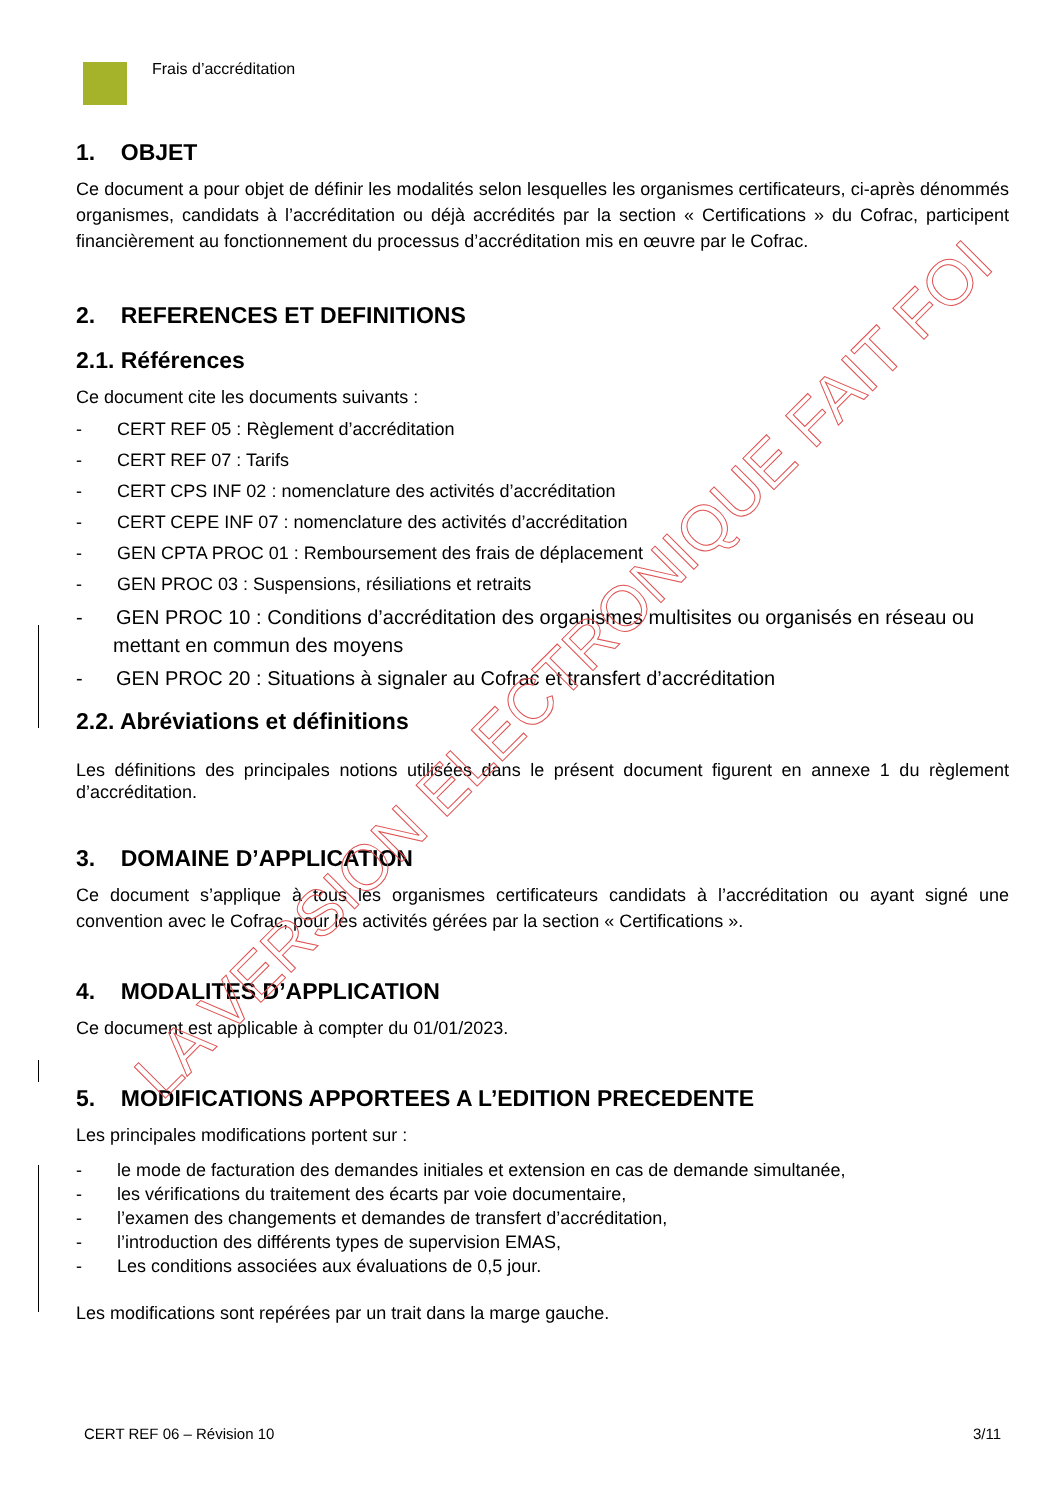Frais d’accréditation
1. OBJET
Ce document a pour objet de définir les modalités selon lesquelles les organismes certificateurs, ci-après dénommés organismes, candidats à l’accréditation ou déjà accrédités par la section « Certifications » du Cofrac, participent financièrement au fonctionnement du processus d’accréditation mis en œuvre par le Cofrac.
2. REFERENCES ET DEFINITIONS
2.1. Références
Ce document cite les documents suivants :
- CERT REF 05 : Règlement d’accréditation
- CERT REF 07 : Tarifs
- CERT CPS INF 02 : nomenclature des activités d’accréditation
- CERT CEPE INF 07 : nomenclature des activités d’accréditation
- GEN CPTA PROC 01 : Remboursement des frais de déplacement
- GEN PROC 03 : Suspensions, résiliations et retraits
- GEN PROC 10 : Conditions d’accréditation des organismes multisites ou organisés en réseau ou mettant en commun des moyens
- GEN PROC 20 : Situations à signaler au Cofrac et transfert d’accréditation
2.2. Abréviations et définitions
Les définitions des principales notions utilisées dans le présent document figurent en annexe 1 du règlement d’accréditation.
3. DOMAINE D’APPLICATION
Ce document s’applique à tous les organismes certificateurs candidats à l’accréditation ou ayant signé une convention avec le Cofrac, pour les activités gérées par la section « Certifications ».
4. MODALITES D’APPLICATION
Ce document est applicable à compter du 01/01/2023.
5. MODIFICATIONS APPORTEES A L’EDITION PRECEDENTE
Les principales modifications portent sur :
- le mode de facturation des demandes initiales et extension en cas de demande simultanée,
- les vérifications du traitement des écarts par voie documentaire,
- l’examen des changements et demandes de transfert d’accréditation,
- l’introduction des différents types de supervision EMAS,
- Les conditions associées aux évaluations de 0,5 jour.
Les modifications sont repérées par un trait dans la marge gauche.
LA VERSION ELECTRONIQUE FAIT FOI
CERT REF 06 – Révision 10 3/11